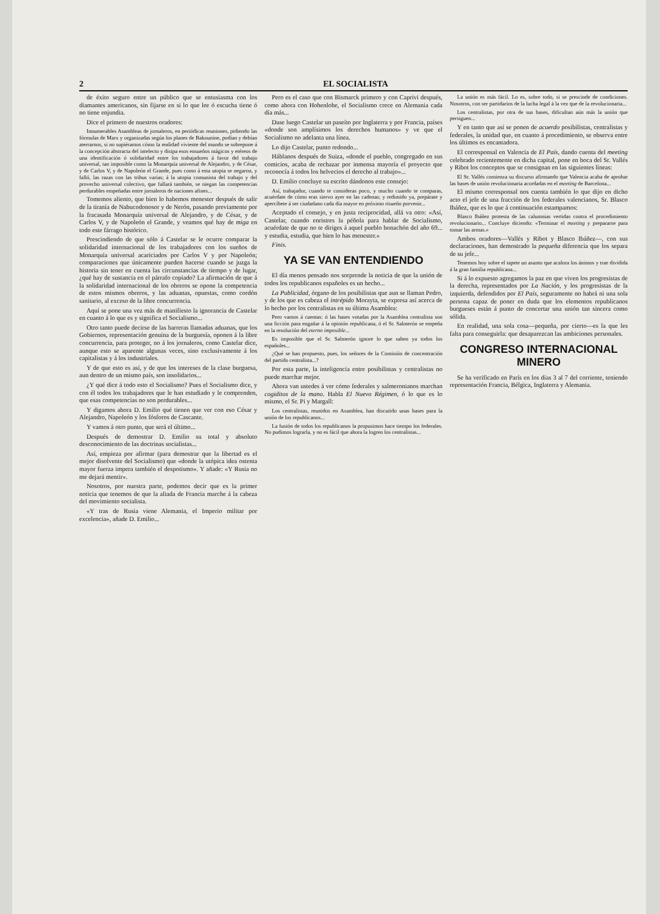2 EL SOCIALISTA
de éxito seguro entre un público que se entusiasma con los diamantes americanos, sin fijarse en si lo que lee ó escucha tiene ó no tiene enjundia.
Dice el primero de nuestros oradores:
Innumerables Asambleas de jornaleros, en periódicas reuniones, pidiendo las fórmulas de Marx y organizadas según los planes de Bakounine, podían y debían aterrarnos, si no supiéramos cómo la realidad viviente del mundo se sobrepone á la concepción abstracta del intelecto y disipa esos ensueños mágicos y etéreos de una identificación ó solidaridad entre los trabajadores á favor del trabajo universal, tan imposible como la Monarquía universal de Alejandro, y de César, y de Carlos V, y de Napoleón el Grande, pues como á esta utopia se negaron, y falló, las razas con las tribus varias; á la utopia comunista del trabajo y del provecho universal colectivo, que fallará también, se niegan las competencias perdurables empeñadas entre jornaleros de naciones afines...
Tomemos aliento, que bien lo habemos menester después de salir de la tiranía de Nabucodonosor y de Nerón, pasando previamente por la fracasada Monarquía universal de Alejandro, y de César, y de Carlos V, y de Napoleón el Grande, y veamos qué hay de miga en todo este fárrago histórico.
Prescindiendo de que sólo á Castelar se le ocurre comparar la solidaridad internacional de los trabajadores con los sueños de Monarquía universal acariciados por Carlos V y por Napoleón; comparaciones que únicamente pueden hacerse cuando se juzga la historia sin tener en cuenta las circunstancias de tiempo y de lugar, ¿qué hay de sustancia en el párrafo copiado? La afirmación de que á la solidaridad internacional de los obreros se opone la competencia de estos mismos obreros, y las aduanas, opuestas, como cordón sanitario, al exceso de la libre concurrencia.
Aquí se pone una vez más de manifiesto la ignorancia de Castelar en cuanto á lo que es y significa el Socialismo...
Otro tanto puede decirse de las barreras llamadas aduanas, que los Gobiernos, representación genuina de la burguesía, oponen á la libre concurrencia, para proteger, no á los jornaleros, como Castelar dice, aunque esto se aparente algunas veces, sino exclusivamente á los capitalistas y á los industriales.
Y de que esto es así, y de que los intereses de la clase burguesa, aun dentro de un mismo país, son insolidarios...
¿Y qué dice á todo esto el Socialismo? Pues el Socialismo dice, y con él todos los trabajadores que le han estudiado y le comprenden, que esas competencias no son perdurables...
Y digamos ahora D. Emilio qué tienen que ver con eso César y Alejandro, Napoleón y los fósforos de Cascante.
Y vamos á otro punto, que será el último...
Después de demostrar D. Emilio su total y absoluto desconocimiento de las doctrinas socialistas...
Así, empieza por afirmar (para demostrar que la libertad es el mejor disolvente del Socialismo) que «donde la utópica idea ostenta mayor fuerza impera también el despotismo». Y añade: «Y Rusia no me dejará mentir».
Nosotros, por nuestra parte, podemos decir que es la primer noticia que tenemos de que la aliada de Francia marche á la cabeza del movimiento socialista.
«Y tras de Rusia viene Alemania, el Imperio militar por excelencia», añade D. Emilio...
Pero es el caso que con Bismarck primero y con Caprivi después, como ahora con Hohenlohe, el Socialismo crece en Alemania cada día más...
Dase luego Castelar un paseíto por Inglaterra y por Francia, países «donde son amplísimos los derechos humanos» y ve que el Socialismo no adelanta una línea.
Lo dijo Castelar, punto redondo...
Háblanos después de Suiza, «donde el pueblo, congregado en sus comicios, acaba de rechazar por inmensa mayoría el proyecto que reconocía á todos los helvecios el derecho al trabajo»...
D. Emilio concluye su escrito dándonos este consejo:
Así, trabajador, cuando te consideras poco, y mucho cuando te comparas, acuérdate de cómo eras siervo ayer en las cadenas; y redimido ya, prepárate y apercíbete á ser ciudadano cada día mayor en próximo risueño porvenir...
Aceptado el consejo, y en justa reciprocidad, allá va otro: «Así, Castelar, cuando enristres la péñola para hablar de Socialismo, acuérdate de que no te diriges á aquel pueblo bonachón del año 69... y estudia, estudia, que bien lo has menester.»
Finis.
YA SE VAN ENTENDIENDO
El día menos pensado nos sorprende la noticia de que la unión de todos los republicanos españoles es un hecho...
La Publicidad, órgano de los posibilistas que aun se llaman Pedro, y de los que es cabeza el intrépido Morayta, se expresa así acerca de lo hecho por los centralistas en su última Asamblea:
Pero vamos á cuentas: ó las bases votadas por la Asamblea centralista son una ficción para engañar á la opinión republicana, ó el Sr. Salmerón se empeña en la resolución del eterno imposible...
Es imposible que el Sr. Salmerón ignore lo que saben ya todos los españoles...
¿Qué se han propuesto, pues, los señores de la Comisión de concentración del partido centralista...?
Por esta parte, la inteligencia entre posibilistas y centralistas no puede marchar mejor.
Ahora van ustedes á ver cómo federales y salmeronianos marchan cogiditos de la mano. Habla El Nuevo Régimen, ó lo que es lo mismo, el Sr. Pi y Margall:
Los centralistas, reunidos en Asamblea, han discutido unas bases para la unión de los republicanos...
La fusión de todos los republicanos la propusimos hace tiempo los federales. No pudimos lograrla, y no es fácil que ahora la logren los centralistas...
La unión es más fácil. Lo es, sobre todo, si se prescinde de condiciones. Nosotros, con ser partidarios de la lucha legal á la vez que de la revolucionaria...
Los centralistas, por otra de sus bases, dificultan aún más la unión que persiguen...
Y en tanto que así se ponen de acuerdo posibilistas, centralistas y federales, la unidad que, en cuanto á procedimiento, se observa entre los últimos es encantadora.
El corresponsal en Valencia de El País, dando cuenta del meeting celebrado recientemente en dicha capital, pone en boca del Sr. Vallés y Ribot los conceptos que se consignan en las siguientes líneas:
El Sr. Vallés comienza su discurso afirmando que Valencia acaba de aprobar las bases de unión revolucionaria acordadas en el meeting de Barcelona...
El mismo corresponsal nos cuenta también lo que dijo en dicho acto el jefe de una fracción de los federales valencianos, Sr. Blasco Ibáñez, que es lo que á continuación estampamos:
Blasco Ibáñez protesta de las calumnias vertidas contra el procedimiento revolucionario... Concluye diciendo: «Terminar el meeting y prepararse para tomar las armas.»
Ambos oradores—Vallés y Ribot y Blasco Ibáñez—, con sus declaraciones, han demostrado la pequeña diferencia que los separa de su jefe...
Tenemos hoy sobre el tapete un asunto que acalora los ánimos y trae dividida á la gran familia republicana...
Si á lo expuesto agregamos la paz en que viven los progresistas de la derecha, representados por La Nación, y los progresistas de la izquierda, defendidos por El País, seguramente no habrá ni una sola persona capaz de poner en duda que los elementos republicanos burgueses están á punto de concertar una unión tan sincera como sólida.
En realidad, una sola cosa—pequeña, por cierto—es la que les falta para conseguirla: que desaparezcan las ambiciones personales.
CONGRESO INTERNACIONAL MINERO
Se ha verificado en París en los días 3 al 7 del corriente, teniendo representación Francia, Bélgica, Inglaterra y Alemania.